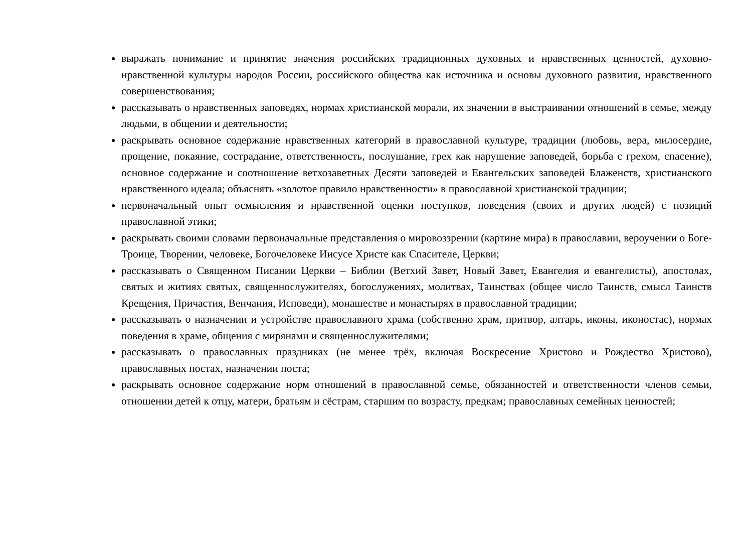выражать понимание и принятие значения российских традиционных духовных и нравственных ценностей, духовно-нравственной культуры народов России, российского общества как источника и основы духовного развития, нравственного совершенствования;
рассказывать о нравственных заповедях, нормах христианской морали, их значении в выстраивании отношений в семье, между людьми, в общении и деятельности;
раскрывать основное содержание нравственных категорий в православной культуре, традиции (любовь, вера, милосердие, прощение, покаяние, сострадание, ответственность, послушание, грех как нарушение заповедей, борьба с грехом, спасение), основное содержание и соотношение ветхозаветных Десяти заповедей и Евангельских заповедей Блаженств, христианского нравственного идеала; объяснять «золотое правило нравственности» в православной христианской традиции;
первоначальный опыт осмысления и нравственной оценки поступков, поведения (своих и других людей) с позиций православной этики;
раскрывать своими словами первоначальные представления о мировоззрении (картине мира) в православии, вероучении о Боге-Троице, Творении, человеке, Богочеловеке Иисусе Христе как Спасителе, Церкви;
рассказывать о Священном Писании Церкви – Библии (Ветхий Завет, Новый Завет, Евангелия и евангелисты), апостолах, святых и житиях святых, священнослужителях, богослужениях, молитвах, Таинствах (общее число Таинств, смысл Таинств Крещения, Причастия, Венчания, Исповеди), монашестве и монастырях в православной традиции;
рассказывать о назначении и устройстве православного храма (собственно храм, притвор, алтарь, иконы, иконостас), нормах поведения в храме, общения с мирянами и священнослужителями;
рассказывать о православных праздниках (не менее трёх, включая Воскресение Христово и Рождество Христово), православных постах, назначении поста;
раскрывать основное содержание норм отношений в православной семье, обязанностей и ответственности членов семьи, отношении детей к отцу, матери, братьям и сёстрам, старшим по возрасту, предкам; православных семейных ценностей;